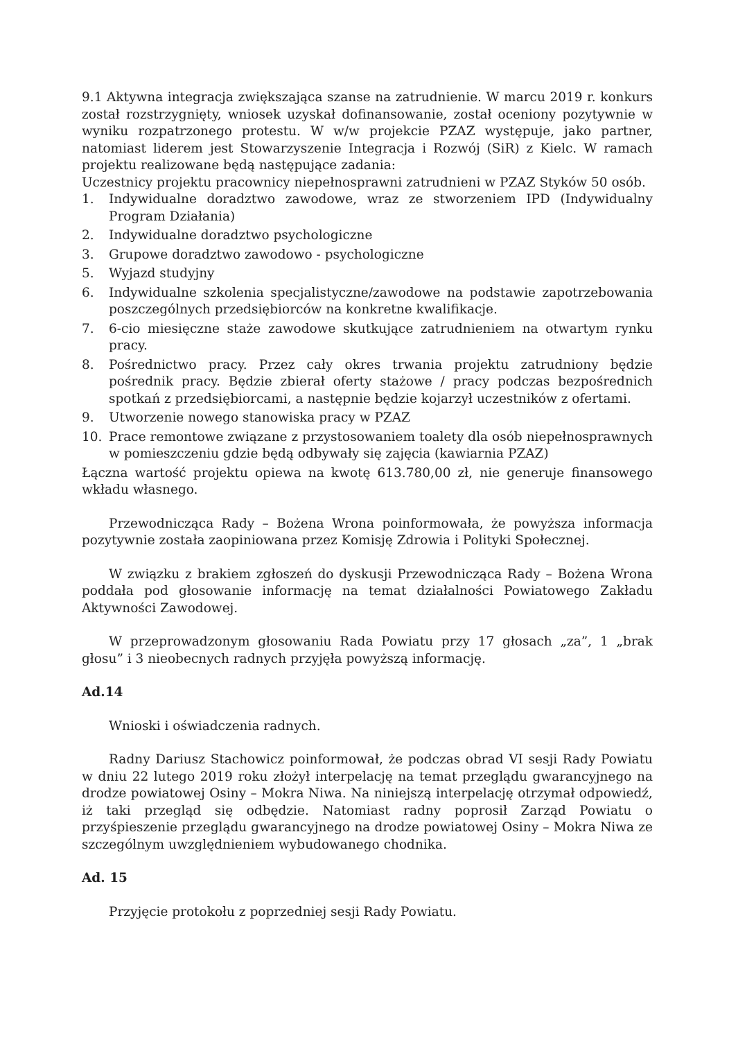9.1 Aktywna integracja zwiększająca szanse na zatrudnienie. W marcu 2019 r. konkurs został rozstrzygnięty, wniosek uzyskał dofinansowanie, został oceniony pozytywnie w wyniku rozpatrzonego protestu. W w/w projekcie PZAZ występuje, jako partner, natomiast liderem jest Stowarzyszenie Integracja i Rozwój (SiR) z Kielc. W ramach projektu realizowane będą następujące zadania:
Uczestnicy projektu pracownicy niepełnosprawni zatrudnieni w PZAZ Styków 50 osób.
1. Indywidualne doradztwo zawodowe, wraz ze stworzeniem IPD (Indywidualny Program Działania)
2. Indywidualne doradztwo psychologiczne
3. Grupowe doradztwo zawodowo - psychologiczne
5. Wyjazd studyjny
6. Indywidualne szkolenia specjalistyczne/zawodowe na podstawie zapotrzebowania poszczególnych przedsiębiorców na konkretne kwalifikacje.
7. 6-cio miesięczne staże zawodowe skutkujące zatrudnieniem na otwartym rynku pracy.
8. Pośrednictwo pracy. Przez cały okres trwania projektu zatrudniony będzie pośrednik pracy. Będzie zbierał oferty stażowe / pracy podczas bezpośrednich spotkań z przedsiębiorcami, a następnie będzie kojarzył uczestników z ofertami.
9. Utworzenie nowego stanowiska pracy w PZAZ
10. Prace remontowe związane z przystosowaniem toalety dla osób niepełnosprawnych w pomieszczeniu gdzie będą odbywały się zajęcia (kawiarnia PZAZ)
Łączna wartość projektu opiewa na kwotę 613.780,00 zł, nie generuje finansowego wkładu własnego.
Przewodnicząca Rady – Bożena Wrona poinformowała, że powyższa informacja pozytywnie została zaopiniowana przez Komisję Zdrowia i Polityki Społecznej.
W związku z brakiem zgłoszeń do dyskusji Przewodnicząca Rady – Bożena Wrona poddała pod głosowanie informację na temat działalności Powiatowego Zakładu Aktywności Zawodowej.
W przeprowadzonym głosowaniu Rada Powiatu przy 17 głosach „za”, 1 „brak głosu” i 3 nieobecnych radnych przyjęła powyższą informację.
Ad.14
Wnioski i oświadczenia radnych.
Radny Dariusz Stachowicz poinformował, że podczas obrad VI sesji Rady Powiatu w dniu 22 lutego 2019 roku złożył interpelację na temat przeglądu gwarancyjnego na drodze powiatowej Osiny – Mokra Niwa. Na niniejszą interpelację otrzymał odpowiedź, iż taki przegląd się odbędzie. Natomiast radny poprosił Zarząd Powiatu o przyśpieszenie przeglądu gwarancyjnego na drodze powiatowej Osiny – Mokra Niwa ze szczególnym uwzględnieniem wybudowanego chodnika.
Ad. 15
Przyjęcie protokołu z poprzedniej sesji Rady Powiatu.